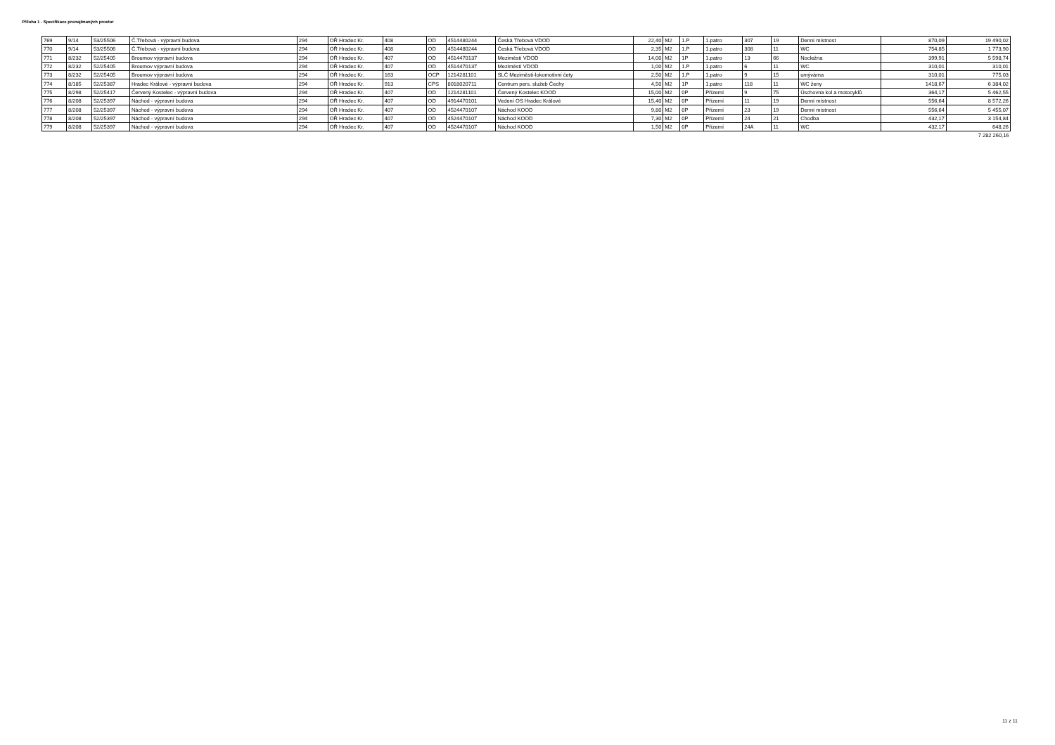Příloha 1 - Specifikace pronajímaných prostor
| 769 | 9/14 | 53/25506 | Č.Třebová - výpravní budova | 294 | OŘ Hradec Kr. | 408 | OD | 4514480244 | Česká Třebová VDOD | 22,40 | M2 | 1.P | 1.patro | 307 | 19 | Denní místnost | 870,09 | 19 490,02 |
| 770 | 9/14 | 53/25506 | Č.Třebová - výpravní budova | 294 | OŘ Hradec Kr. | 408 | OD | 4514480244 | Česká Třebová VDOD | 2,35 | M2 | 1.P | 1.patro | 308 | 11 | WC | 754,85 | 1 773,90 |
| 771 | 8/232 | 52/25405 | Broumov výpravní budova | 294 | OŘ Hradec Kr. | 407 | OD | 4514470137 | Meziměstí VDOD | 14,00 | M2 | 1P | 1.patro | 13 | 66 | Nocležna | 399,91 | 5 598,74 |
| 772 | 8/232 | 52/25405 | Broumov výpravní budova | 294 | OŘ Hradec Kr. | 407 | OD | 4514470137 | Meziměstí VDOD | 1,00 | M2 | 1.P | 1.patro | 6 | 11 | WC | 310,01 | 310,01 |
| 773 | 8/232 | 52/25405 | Broumov výpravní budova | 294 | OŘ Hradec Kr. | 163 | OCP | 1214281101 | SLČ Meziměstí-lokomotivní čety | 2,50 | M2 | 1.P | 1.patro | 9 | 15 | umývárna | 310,01 | 775,03 |
| 774 | 8/185 | 52/25387 | Hradec Králové - výpravní budova | 294 | OŘ Hradec Kr. | 913 | CPS | 8018020711 | Centrum pers. služeb Čechy | 4,50 | M2 | 1P | 1.patro | 118 | 11 | WC ženy | 1418,67 | 6 384,02 |
| 775 | 8/298 | 52/25417 | Červený Kostelec - výpravní budova | 294 | OŘ Hradec Kr. | 407 | OD | 1214281101 | Červený Kostelec KOOD | 15,00 | M2 | 0P | Přízemí | 9 | 75 | Úschovna kol a motocyklů | 364,17 | 5 462,55 |
| 776 | 8/208 | 52/25397 | Náchod - výpravní budova | 294 | OŘ Hradec Kr. | 407 | OD | 4914470101 | Vedení OS Hradec Králové | 15,40 | M2 | 0P | Přízemí | 11 | 19 | Denní místnost | 556,64 | 8 572,26 |
| 777 | 8/208 | 52/25397 | Náchod - výpravní budova | 294 | OŘ Hradec Kr. | 407 | OD | 4524470107 | Náchod KOOD | 9,80 | M2 | 0P | Přízemí | 23 | 19 | Denní místnost | 556,64 | 5 455,07 |
| 778 | 8/208 | 52/25397 | Náchod - výpravní budova | 294 | OŘ Hradec Kr. | 407 | OD | 4524470107 | Náchod KOOD | 7,30 | M2 | 0P | Přízemí | 24 | 21 | Chodba | 432,17 | 3 154,84 |
| 779 | 8/208 | 52/25397 | Náchod - výpravní budova | 294 | OŘ Hradec Kr. | 407 | OD | 4524470107 | Náchod KOOD | 1,50 | M2 | 0P | Přízemí | 24A | 11 | WC | 432,17 | 648,26 |
| | | | | | | | | | | | | | | | | | | 7 282 260,16 |
11 z 11